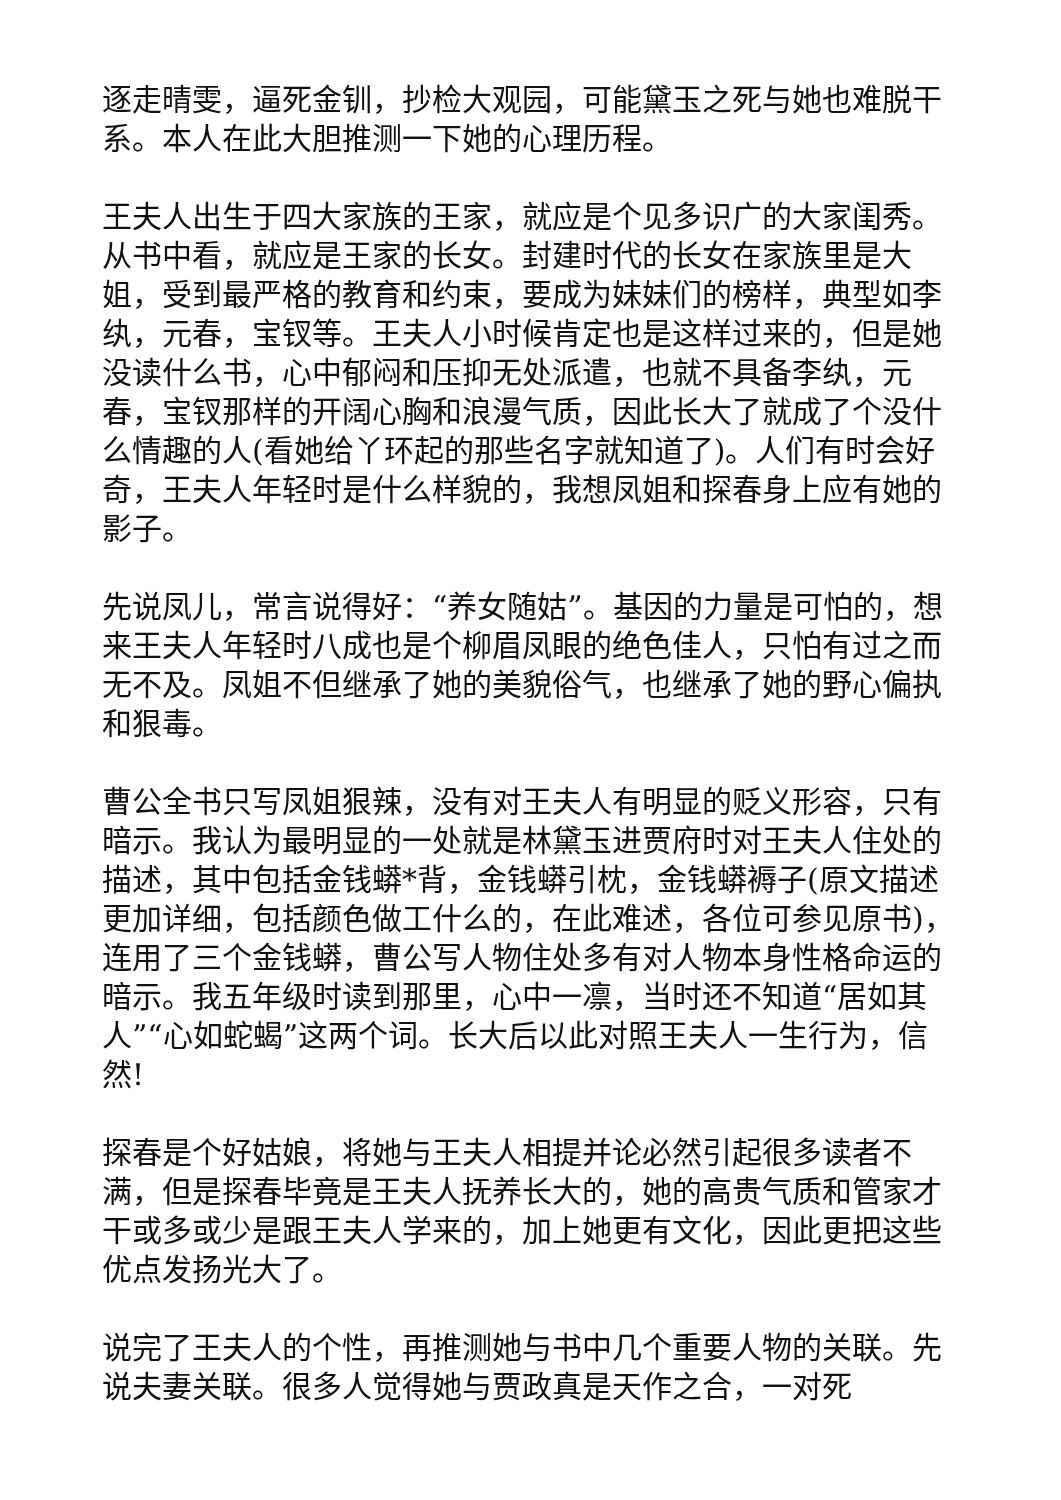逐走晴雯，逼死金钏，抄检大观园，可能黛玉之死与她也难脱干系。本人在此大胆推测一下她的心理历程。
王夫人出生于四大家族的王家，就应是个见多识广的大家闺秀。从书中看，就应是王家的长女。封建时代的长女在家族里是大姐，受到最严格的教育和约束，要成为妹妹们的榜样，典型如李纨，元春，宝钗等。王夫人小时候肯定也是这样过来的，但是她没读什么书，心中郁闷和压抑无处派遣，也就不具备李纨，元春，宝钗那样的开阔心胸和浪漫气质，因此长大了就成了个没什么情趣的人(看她给丫环起的那些名字就知道了)。人们有时会好奇，王夫人年轻时是什么样貌的，我想凤姐和探春身上应有她的影子。
先说凤儿，常言说得好：“养女随姑”。基因的力量是可怕的，想来王夫人年轻时八成也是个柳眉凤眼的绝色佳人，只怕有过之而无不及。凤姐不但继承了她的美貌俗气，也继承了她的野心偏执和狠毒。
曹公全书只写凤姐狠辣，没有对王夫人有明显的贬义形容，只有暗示。我认为最明显的一处就是林黛玉进贾府时对王夫人住处的描述，其中包括金钱蟒*背，金钱蟒引枕，金钱蟒褥子(原文描述更加详细，包括颜色做工什么的，在此难述，各位可参见原书)，连用了三个金钱蟒，曹公写人物住处多有对人物本身性格命运的暗示。我五年级时读到那里，心中一凛，当时还不知道“居如其人”“心如蛇蝎”这两个词。长大后以此对照王夫人一生行为，信然!
探春是个好姑娘，将她与王夫人相提并论必然引起很多读者不满，但是探春毕竟是王夫人抚养长大的，她的高贵气质和管家才干或多或少是跟王夫人学来的，加上她更有文化，因此更把这些优点发扬光大了。
说完了王夫人的个性，再推测她与书中几个重要人物的关联。先说夫妻关联。很多人觉得她与贾政真是天作之合，一对死